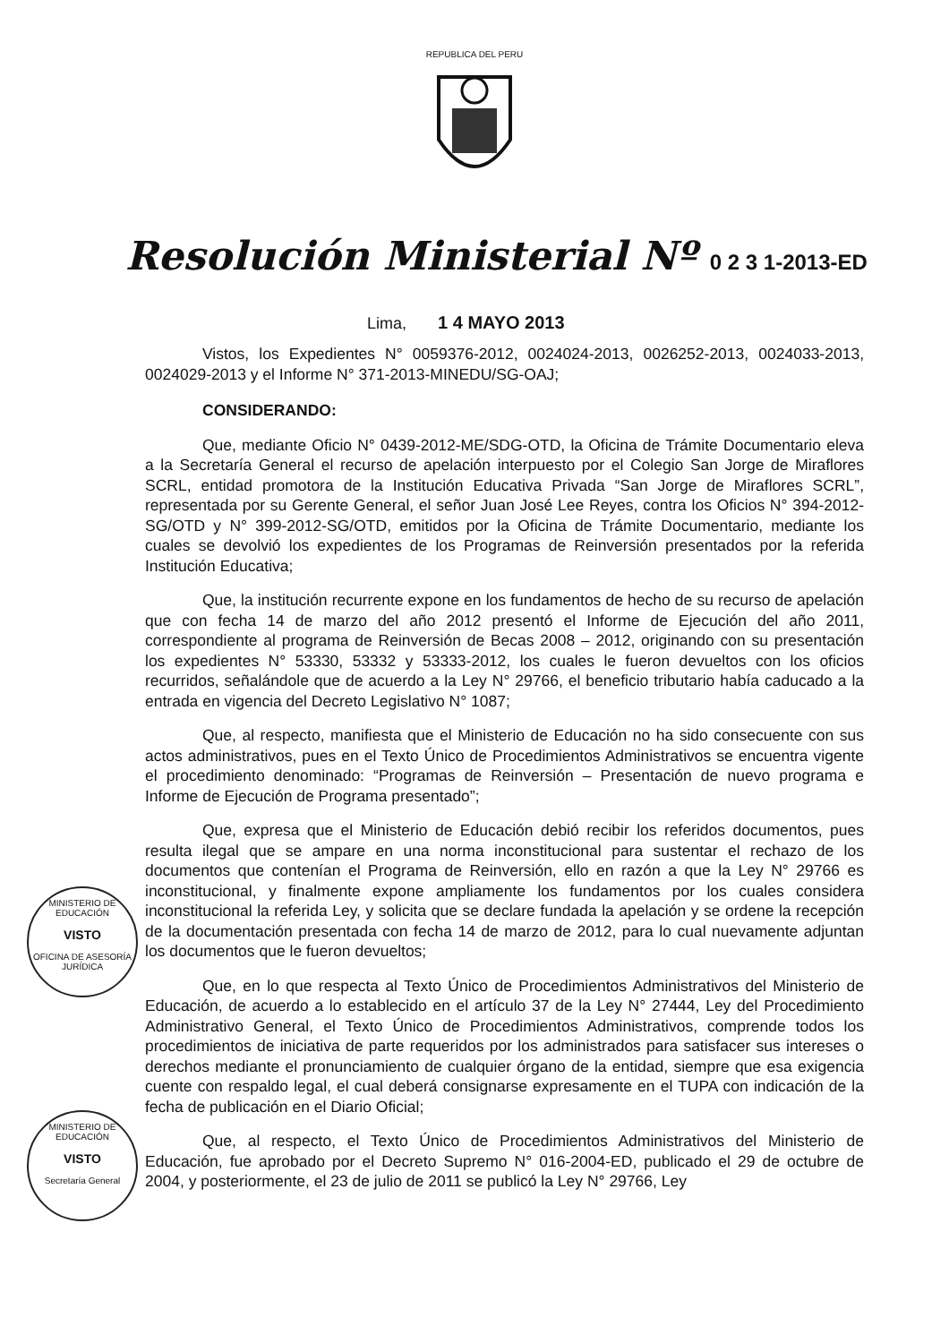REPUBLICA DEL PERU
Resolución Ministerial Nº 0 2 3 1-2013-ED
Lima, 1 4 MAYO 2013
Vistos, los Expedientes N° 0059376-2012, 0024024-2013, 0026252-2013, 0024033-2013, 0024029-2013 y el Informe N° 371-2013-MINEDU/SG-OAJ;
CONSIDERANDO:
Que, mediante Oficio N° 0439-2012-ME/SDG-OTD, la Oficina de Trámite Documentario eleva a la Secretaría General el recurso de apelación interpuesto por el Colegio San Jorge de Miraflores SCRL, entidad promotora de la Institución Educativa Privada “San Jorge de Miraflores SCRL”, representada por su Gerente General, el señor Juan José Lee Reyes, contra los Oficios N° 394-2012-SG/OTD y N° 399-2012-SG/OTD, emitidos por la Oficina de Trámite Documentario, mediante los cuales se devolvió los expedientes de los Programas de Reinversión presentados por la referida Institución Educativa;
Que, la institución recurrente expone en los fundamentos de hecho de su recurso de apelación que con fecha 14 de marzo del año 2012 presentó el Informe de Ejecución del año 2011, correspondiente al programa de Reinversión de Becas 2008 – 2012, originando con su presentación los expedientes N° 53330, 53332 y 53333-2012, los cuales le fueron devueltos con los oficios recurridos, señalándole que de acuerdo a la Ley N° 29766, el beneficio tributario había caducado a la entrada en vigencia del Decreto Legislativo N° 1087;
Que, al respecto, manifiesta que el Ministerio de Educación no ha sido consecuente con sus actos administrativos, pues en el Texto Único de Procedimientos Administrativos se encuentra vigente el procedimiento denominado: “Programas de Reinversión – Presentación de nuevo programa e Informe de Ejecución de Programa presentado”;
Que, expresa que el Ministerio de Educación debió recibir los referidos documentos, pues resulta ilegal que se ampare en una norma inconstitucional para sustentar el rechazo de los documentos que contenían el Programa de Reinversión, ello en razón a que la Ley N° 29766 es inconstitucional, y finalmente expone ampliamente los fundamentos por los cuales considera inconstitucional la referida Ley, y solicita que se declare fundada la apelación y se ordene la recepción de la documentación presentada con fecha 14 de marzo de 2012, para lo cual nuevamente adjuntan los documentos que le fueron devueltos;
Que, en lo que respecta al Texto Único de Procedimientos Administrativos del Ministerio de Educación, de acuerdo a lo establecido en el artículo 37 de la Ley N° 27444, Ley del Procedimiento Administrativo General, el Texto Único de Procedimientos Administrativos, comprende todos los procedimientos de iniciativa de parte requeridos por los administrados para satisfacer sus intereses o derechos mediante el pronunciamiento de cualquier órgano de la entidad, siempre que esa exigencia cuente con respaldo legal, el cual deberá consignarse expresamente en el TUPA con indicación de la fecha de publicación en el Diario Oficial;
Que, al respecto, el Texto Único de Procedimientos Administrativos del Ministerio de Educación, fue aprobado por el Decreto Supremo N° 016-2004-ED, publicado el 29 de octubre de 2004, y posteriormente, el 23 de julio de 2011 se publicó la Ley N° 29766, Ley
MINISTERIO DE EDUCACIÓN
VISTO
OFICINA DE ASESORÍA JURÍDICA
MINISTERIO DE EDUCACIÓN
VISTO
Secretaría General